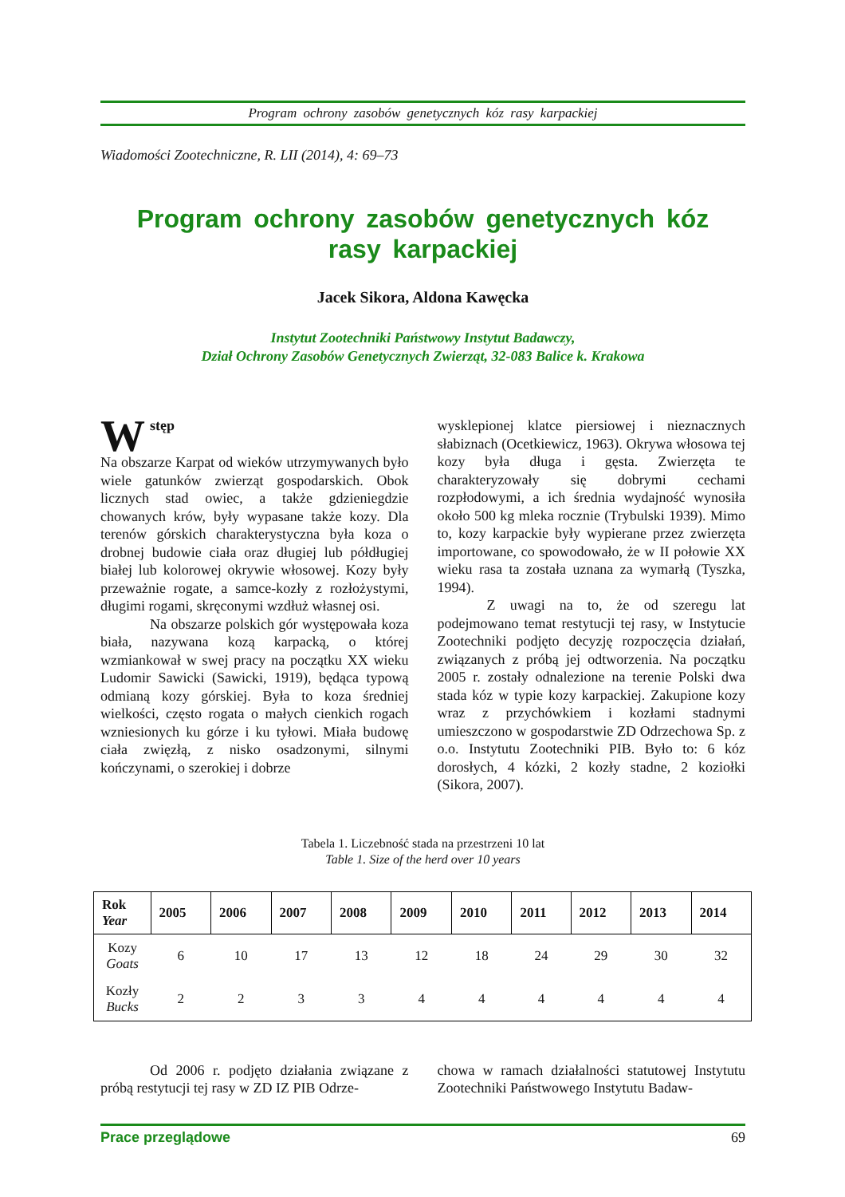Program ochrony zasobów genetycznych kóz rasy karpackiej
Wiadomości Zootechniczne, R. LII (2014), 4: 69–73
Program ochrony zasobów genetycznych kóz
rasy karpackiej
Jacek Sikora, Aldona Kawęcka
Instytut Zootechniki Państwowy Instytut Badawczy,
Dział Ochrony Zasobów Genetycznych Zwierząt, 32-083 Balice k. Krakowa
Wstęp
Na obszarze Karpat od wieków utrzymywanych było wiele gatunków zwierząt gospodarskich. Obok licznych stad owiec, a także gdzieniegdzie chowanych krów, były wypasane także kozy. Dla terenów górskich charakterystyczna była koza o drobnej budowie ciała oraz długiej lub półdługiej białej lub kolorowej okrywie włosowej. Kozy były przeważnie rogate, a samce-kozły z rozłożystymi, długimi rogami, skręconymi wzdłuż własnej osi.
Na obszarze polskich gór występowała koza biała, nazywana kozą karpacką, o której wzmiankował w swej pracy na początku XX wieku Ludomir Sawicki (Sawicki, 1919), będąca typową odmianą kozy górskiej. Była to koza średniej wielkości, często rogata o małych cienkich rogach wzniesionych ku górze i ku tyłowi. Miała budowę ciała zwięzłą, z nisko osadzonymi, silnymi kończynami, o szerokiej i dobrze
wysklepionej klatce piersiowej i nieznacznych słabiznach (Ocetkiewicz, 1963). Okrywa włosowa tej kozy była długa i gęsta. Zwierzęta te charakteryzowały się dobrymi cechami rozpłodowymi, a ich średnia wydajność wynosiła około 500 kg mleka rocznie (Trybulski 1939). Mimo to, kozy karpackie były wypierane przez zwierzęta importowane, co spowodowało, że w II połowie XX wieku rasa ta została uznana za wymarłą (Tyszka, 1994).
Z uwagi na to, że od szeregu lat podejmowano temat restytucji tej rasy, w Instytucie Zootechniki podjęto decyzję rozpoczęcia działań, związanych z próbą jej odtworzenia. Na początku 2005 r. zostały odnalezione na terenie Polski dwa stada kóz w typie kozy karpackiej. Zakupione kozy wraz z przychówkiem i kozłami stadnymi umieszczono w gospodarstwie ZD Odrzechowa Sp. z o.o. Instytutu Zootechniki PIB. Było to: 6 kóz dorosłych, 4 kózki, 2 kozły stadne, 2 koziołki (Sikora, 2007).
Tabela 1. Liczebność stada na przestrzeni 10 lat
Table 1. Size of the herd over 10 years
| Rok Year | 2005 | 2006 | 2007 | 2008 | 2009 | 2010 | 2011 | 2012 | 2013 | 2014 |
| --- | --- | --- | --- | --- | --- | --- | --- | --- | --- | --- |
| Kozy Goats | 6 | 10 | 17 | 13 | 12 | 18 | 24 | 29 | 30 | 32 |
| Kozły Bucks | 2 | 2 | 3 | 3 | 4 | 4 | 4 | 4 | 4 | 4 |
Od 2006 r. podjęto działania związane z próbą restytucji tej rasy w ZD IZ PIB Odrze-
chowa w ramach działalności statutowej Instytutu Zootechniki Państwowego Instytutu Badaw-
Prace przeglądowe 69